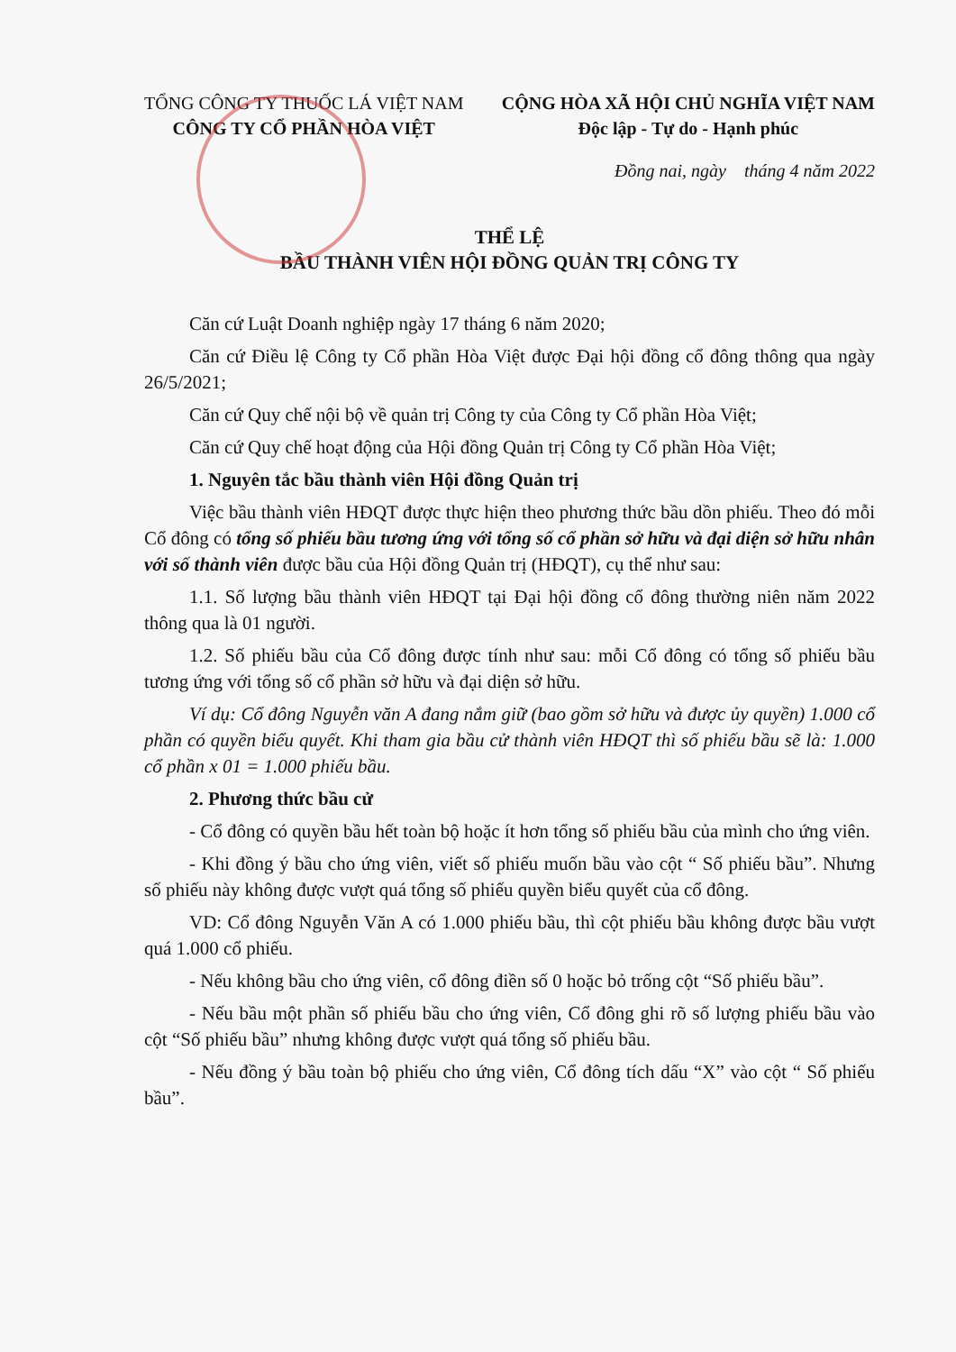TỔNG CÔNG TY THUỐC LÁ VIỆT NAM
CÔNG TY CỔ PHẦN HÒA VIỆT
CỘNG HÒA XÃ HỘI CHỦ NGHĨA VIỆT NAM
Độc lập - Tự do - Hạnh phúc
Đồng nai, ngày tháng 4 năm 2022
THỂ LỆ
BẦU THÀNH VIÊN HỘI ĐỒNG QUẢN TRỊ CÔNG TY
Căn cứ Luật Doanh nghiệp ngày 17 tháng 6 năm 2020;
Căn cứ Điều lệ Công ty Cổ phần Hòa Việt được Đại hội đồng cổ đông thông qua ngày 26/5/2021;
Căn cứ Quy chế nội bộ về quản trị Công ty của Công ty Cổ phần Hòa Việt;
Căn cứ Quy chế hoạt động của Hội đồng Quản trị Công ty Cổ phần Hòa Việt;
1. Nguyên tắc bầu thành viên Hội đồng Quản trị
Việc bầu thành viên HĐQT được thực hiện theo phương thức bầu dồn phiếu. Theo đó mỗi Cổ đông có tổng số phiếu bầu tương ứng với tổng số cổ phần sở hữu và đại diện sở hữu nhân với số thành viên được bầu của Hội đồng Quản trị (HĐQT), cụ thể như sau:
1.1. Số lượng bầu thành viên HĐQT tại Đại hội đồng cổ đông thường niên năm 2022 thông qua là 01 người.
1.2. Số phiếu bầu của Cổ đông được tính như sau: mỗi Cổ đông có tổng số phiếu bầu tương ứng với tổng số cổ phần sở hữu và đại diện sở hữu.
Ví dụ: Cổ đông Nguyễn văn A đang nắm giữ (bao gồm sở hữu và được ủy quyền) 1.000 cổ phần có quyền biểu quyết. Khi tham gia bầu cử thành viên HĐQT thì số phiếu bầu sẽ là: 1.000 cổ phần x 01 = 1.000 phiếu bầu.
2. Phương thức bầu cử
- Cổ đông có quyền bầu hết toàn bộ hoặc ít hơn tổng số phiếu bầu của mình cho ứng viên.
- Khi đồng ý bầu cho ứng viên, viết số phiếu muốn bầu vào cột “ Số phiếu bầu”. Nhưng số phiếu này không được vượt quá tổng số phiếu quyền biểu quyết của cổ đông.
VD: Cổ đông Nguyễn Văn A có 1.000 phiếu bầu, thì cột phiếu bầu không được bầu vượt quá 1.000 cổ phiếu.
- Nếu không bầu cho ứng viên, cổ đông điền số 0 hoặc bỏ trống cột “Số phiếu bầu”.
- Nếu bầu một phần số phiếu bầu cho ứng viên, Cổ đông ghi rõ số lượng phiếu bầu vào cột “Số phiếu bầu” nhưng không được vượt quá tổng số phiếu bầu.
- Nếu đồng ý bầu toàn bộ phiếu cho ứng viên, Cổ đông tích dấu “X” vào cột “ Số phiếu bầu”.